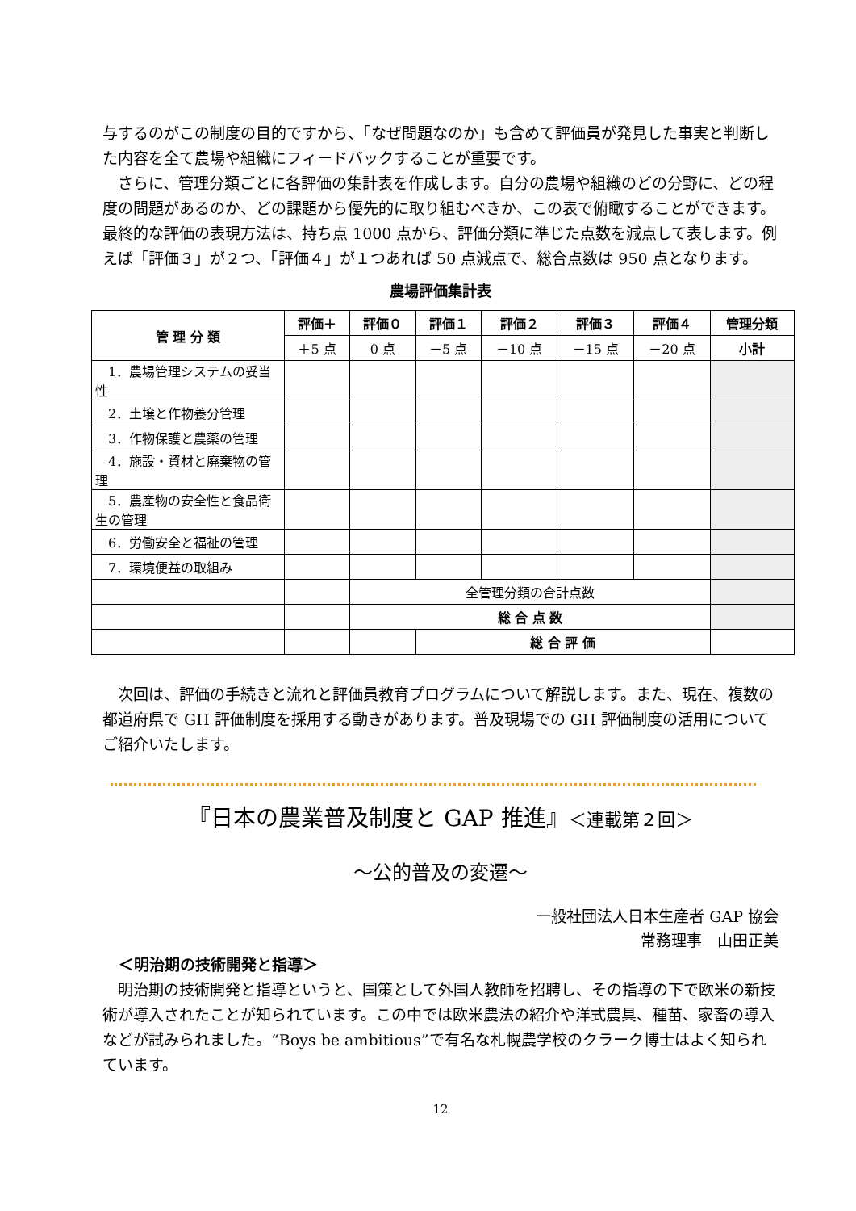与するのがこの制度の目的ですから、「なぜ問題なのか」も含めて評価員が発見した事実と判断した内容を全て農場や組織にフィードバックすることが重要です。
さらに、管理分類ごとに各評価の集計表を作成します。自分の農場や組織のどの分野に、どの程度の問題があるのか、どの課題から優先的に取り組むべきか、この表で俯瞰することができます。最終的な評価の表現方法は、持ち点 1000 点から、評価分類に準じた点数を減点して表します。例えば「評価３」が２つ、「評価４」が１つあれば 50 点減点で、総合点数は 950 点となります。
農場評価集計表
| 管 理 分 類 | 評価＋ | 評価０ | 評価１ | 評価２ | 評価３ | 評価４ | 管理分類 |
| --- | --- | --- | --- | --- | --- | --- | --- |
| | ＋5 点 | 0 点 | －5 点 | －10 点 | －15 点 | －20 点 | 小計 |
| 1．農場管理システムの妥当性 | | | | | | | |
| 2．土壌と作物養分管理 | | | | | | | |
| 3．作物保護と農薬の管理 | | | | | | | |
| 4．施設・資材と廃棄物の管理 | | | | | | | |
| 5．農産物の安全性と食品衛生の管理 | | | | | | | |
| 6．労働安全と福祉の管理 | | | | | | | |
| 7．環境便益の取組み | | | | | | | |
| | | 全管理分類の合計点数 | | | | | |
| | | 総 合 点 数 | | | | | |
| | | | 総 合 評 価 | | | | |
次回は、評価の手続きと流れと評価員教育プログラムについて解説します。また、現在、複数の都道府県で GH 評価制度を採用する動きがあります。普及現場での GH 評価制度の活用についてご紹介いたします。
『日本の農業普及制度と GAP 推進』＜連載第２回＞
～公的普及の変遷～
一般社団法人日本生産者 GAP 協会
常務理事　山田正美
＜明治期の技術開発と指導＞
明治期の技術開発と指導というと、国策として外国人教師を招聘し、その指導の下で欧米の新技術が導入されたことが知られています。この中では欧米農法の紹介や洋式農具、種苗、家畜の導入などが試みられました。“Boys be ambitious”で有名な札幌農学校のクラーク博士はよく知られています。
12